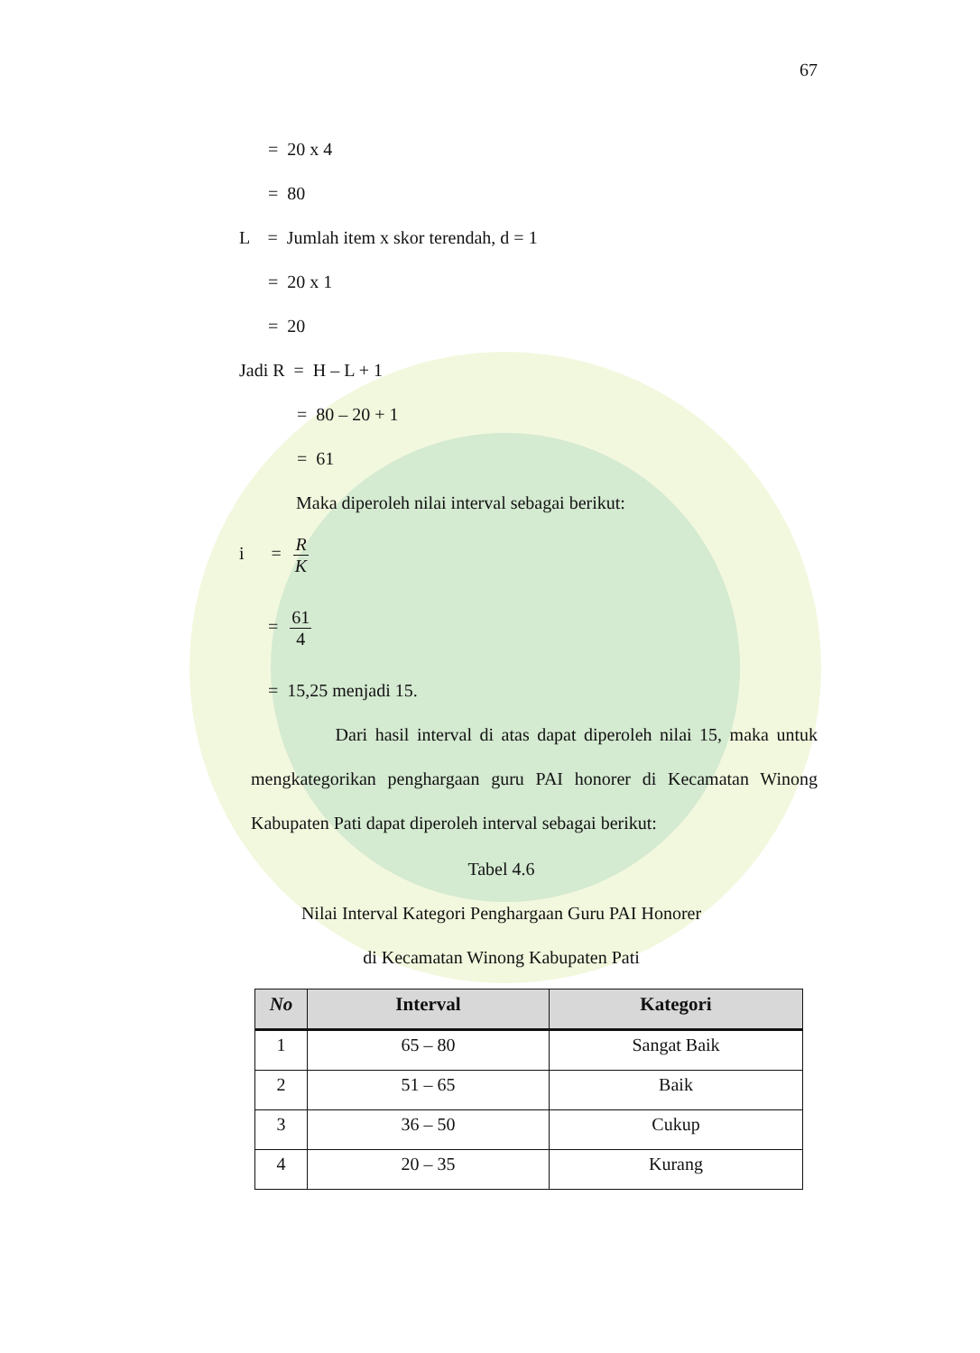67
= 20 x 4
= 80
L = Jumlah item x skor terendah, d = 1
= 20 x 1
= 20
Jadi R = H – L + 1
= 80 – 20 + 1
= 61
Maka diperoleh nilai interval sebagai berikut:
i = R K
= 61 4
= 15,25 menjadi 15.
Dari hasil interval di atas dapat diperoleh nilai 15, maka untuk mengkategorikan penghargaan guru PAI honorer di Kecamatan Winong Kabupaten Pati dapat diperoleh interval sebagai berikut:
Tabel 4.6
Nilai Interval Kategori Penghargaan Guru PAI Honorer
di Kecamatan Winong Kabupaten Pati
| No | Interval | Kategori |
| --- | --- | --- |
| 1 | 65 – 80 | Sangat Baik |
| 2 | 51 – 65 | Baik |
| 3 | 36 – 50 | Cukup |
| 4 | 20 – 35 | Kurang |